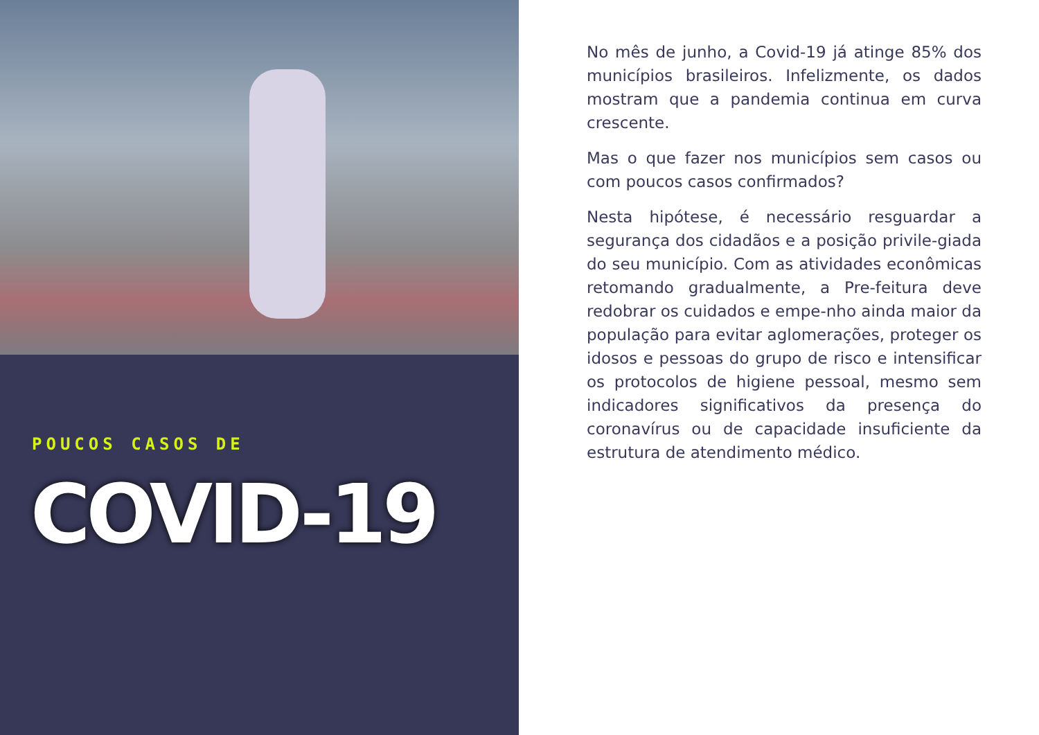POUCOS CASOS DE
COVID-19
No mês de junho, a Covid-19 já atinge 85% dos municípios brasileiros. Infelizmente, os dados mostram que a pandemia continua em curva crescente.
Mas o que fazer nos municípios sem casos ou com poucos casos confirmados?
Nesta hipótese, é necessário resguardar a segurança dos cidadãos e a posição privile-giada do seu município. Com as atividades econômicas retomando gradualmente, a Pre-feitura deve redobrar os cuidados e empe-nho ainda maior da população para evitar aglomerações, proteger os idosos e pessoas do grupo de risco e intensificar os protocolos de higiene pessoal, mesmo sem indicadores significativos da presença do coronavírus ou de capacidade insuficiente da estrutura de atendimento médico.